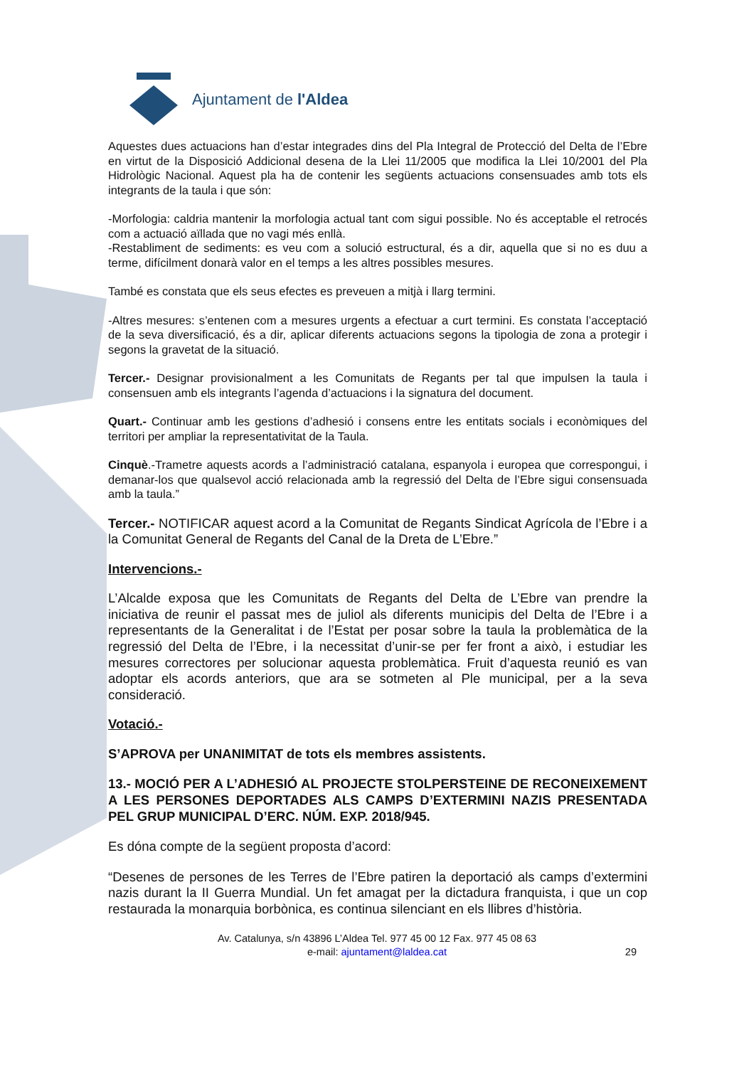Ajuntament de l'Aldea
Aquestes dues actuacions han d’estar integrades dins del Pla Integral de Protecció del Delta de l’Ebre en virtut de la Disposició Addicional desena de la Llei 11/2005 que modifica la Llei 10/2001 del Pla Hidrològic Nacional. Aquest pla ha de contenir les següents actuacions consensuades amb tots els integrants de la taula i que són:
-Morfologia: caldria mantenir la morfologia actual tant com sigui possible. No és acceptable el retrocés com a actuació aïllada que no vagi més enllà.
-Restabliment de sediments: es veu com a solució estructural, és a dir, aquella que si no es duu a terme, difícilment donarà valor en el temps a les altres possibles mesures.
També es constata que els seus efectes es preveuen a mitjà i llarg termini.
-Altres mesures: s’entenen com a mesures urgents a efectuar a curt termini. Es constata l’acceptació de la seva diversificació, és a dir, aplicar diferents actuacions segons la tipologia de zona a protegir i segons la gravetat de la situació.
Tercer.- Designar provisionalment a les Comunitats de Regants per tal que impulsen la taula i consensuen amb els integrants l’agenda d’actuacions i la signatura del document.
Quart.- Continuar amb les gestions d’adhesió i consens entre les entitats socials i econòmiques del territori per ampliar la representativitat de la Taula.
Cinquè.-Trametre aquests acords a l’administració catalana, espanyola i europea que correspongui, i demanar-los que qualsevol acció relacionada amb la regressió del Delta de l’Ebre sigui consensuada amb la taula.”
Tercer.- NOTIFICAR aquest acord a la Comunitat de Regants Sindicat Agrícola de l’Ebre i a la Comunitat General de Regants del Canal de la Dreta de L’Ebre.”
Intervencions.-
L’Alcalde exposa que les Comunitats de Regants del Delta de L’Ebre van prendre la iniciativa de reunir el passat mes de juliol als diferents municipis del Delta de l’Ebre i a representants de la Generalitat i de l’Estat per posar sobre la taula la problemàtica de la regressió del Delta de l’Ebre, i la necessitat d’unir-se per fer front a això, i estudiar les mesures correctores per solucionar aquesta problemàtica. Fruit d’aquesta reunió es van adoptar els acords anteriors, que ara se sotmeten al Ple municipal, per a la seva consideració.
Votació.-
S’APROVA per UNANIMITAT de tots els membres assistents.
13.- MOCIÓ PER A L’ADHESIÓ AL PROJECTE STOLPERSTEINE DE RECONEIXEMENT A LES PERSONES DEPORTADES ALS CAMPS D’EXTERMINI NAZIS PRESENTADA PEL GRUP MUNICIPAL D’ERC. NÚM. EXP. 2018/945.
Es dóna compte de la següent proposta d’acord:
“Desenes de persones de les Terres de l’Ebre patiren la deportació als camps d’extermini nazis durant la II Guerra Mundial. Un fet amagat per la dictadura franquista, i que un cop restaurada la monarquia borbònica, es continua silenciant en els llibres d’història.
Av. Catalunya, s/n 43896 L’Aldea Tel. 977 45 00 12 Fax. 977 45 08 63
e-mail: ajuntament@laldea.cat
29